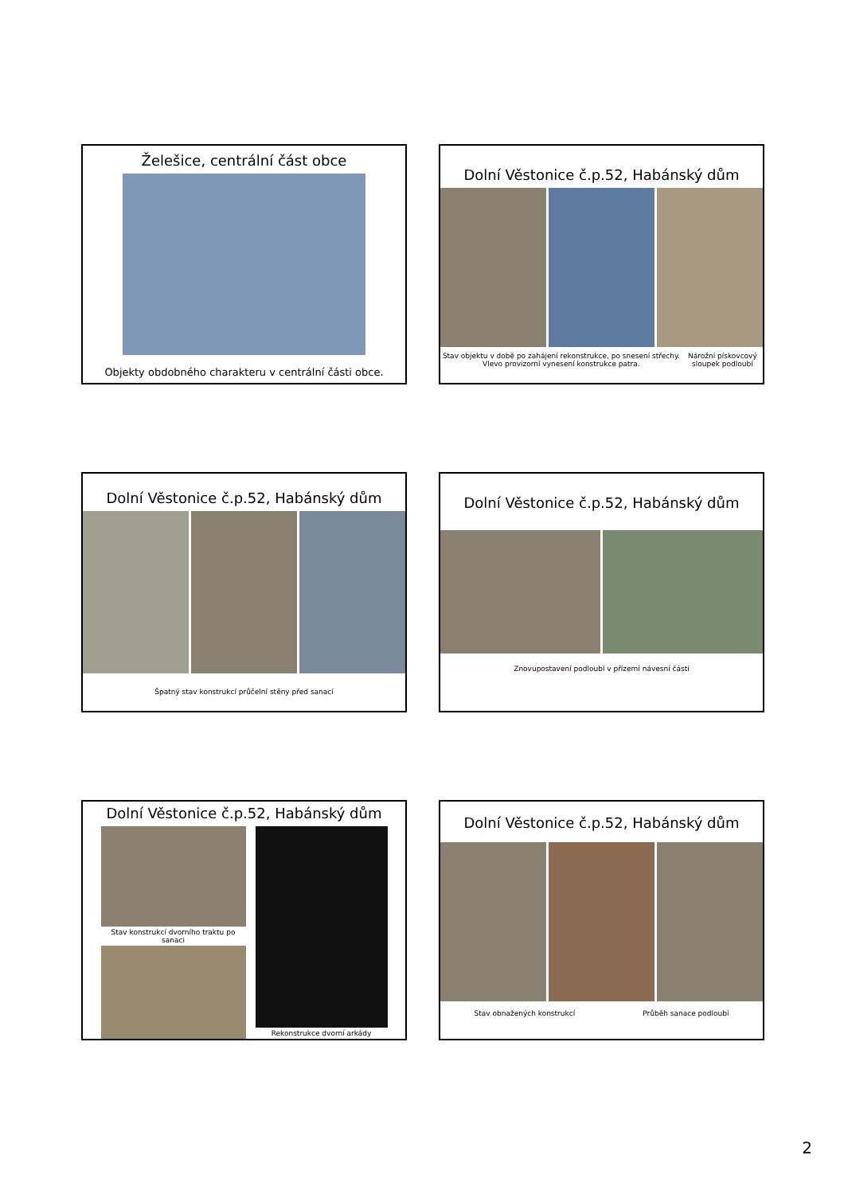Želešice, centrální část obce
Objekty obdobného charakteru v centrální části obce.
Dolní Věstonice č.p.52, Habánský dům
Stav objektu v době po zahájení rekonstrukce, po snesení střechy. Vlevo provizorní vynesení konstrukce patra.
Nárožní pískovcový sloupek podloubí
Dolní Věstonice č.p.52, Habánský dům
Špatný stav konstrukcí průčelní stěny před sanací
Dolní Věstonice č.p.52, Habánský dům
Znovupostavení podloubí v přízemí návesní části
Dolní Věstonice č.p.52, Habánský dům
Stav konstrukcí dvorního traktu po sanaci
Rekonstrukce dvorní arkády
Dolní Věstonice č.p.52, Habánský dům
Stav obnažených konstrukcí Průběh sanace podloubí
2